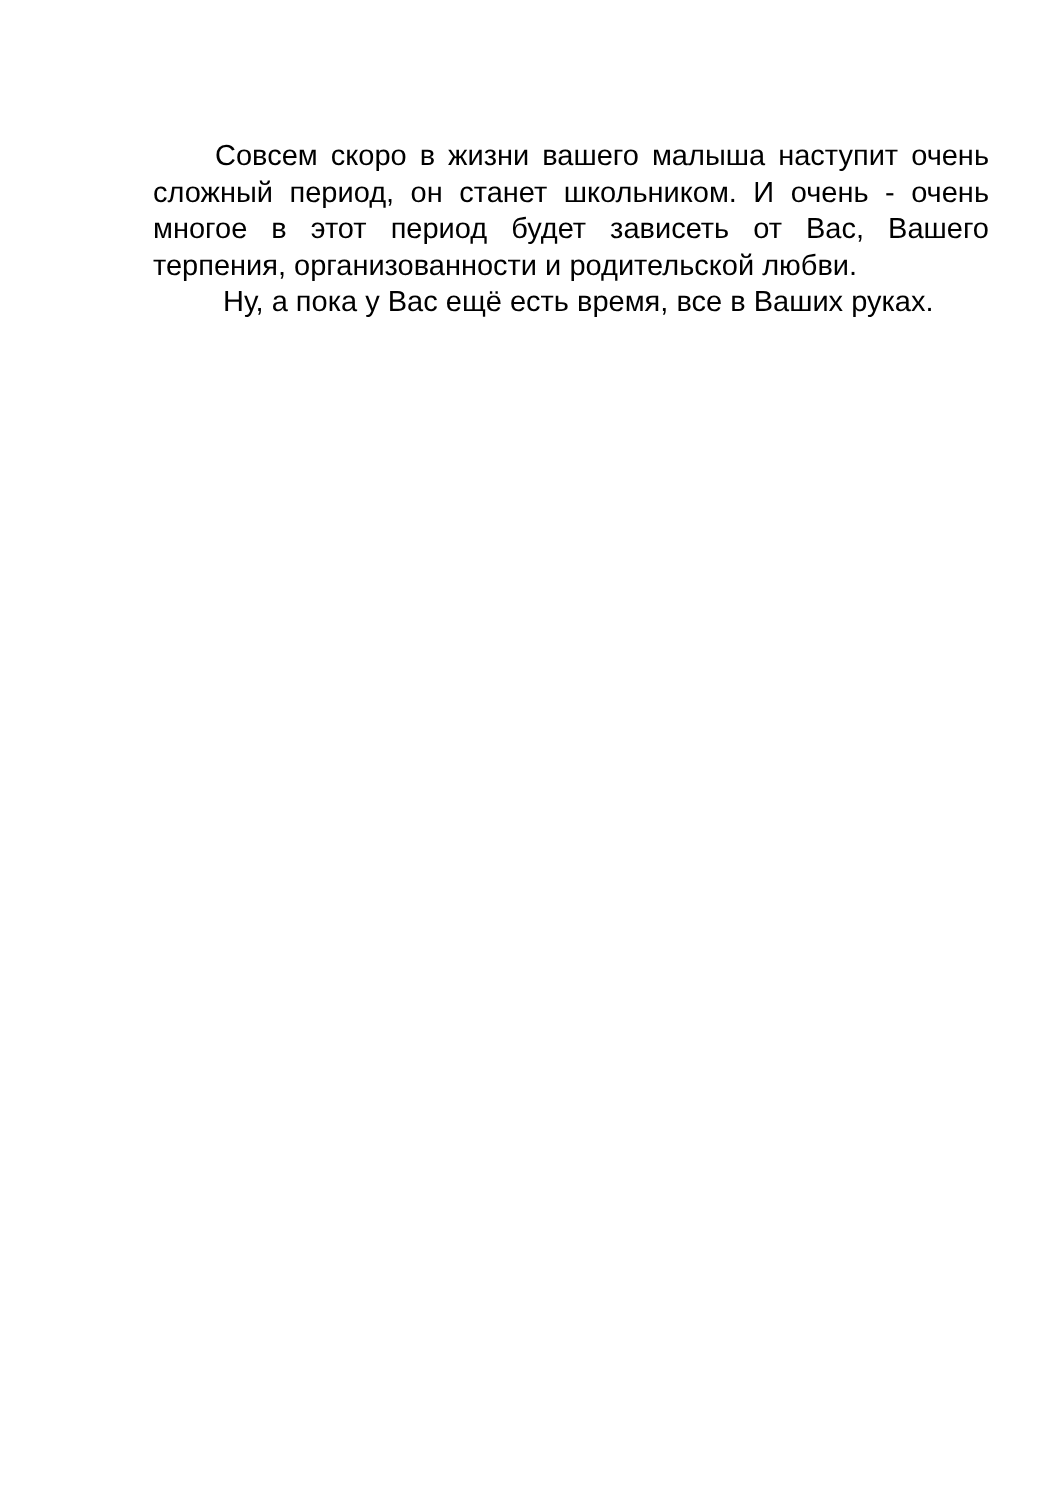Совсем скоро в жизни вашего малыша наступит очень сложный период, он станет школьником. И очень - очень многое в этот период будет зависеть от Вас, Вашего терпения, организованности и родительской любви.
Ну, а пока у Вас ещё есть время, все в Ваших руках.